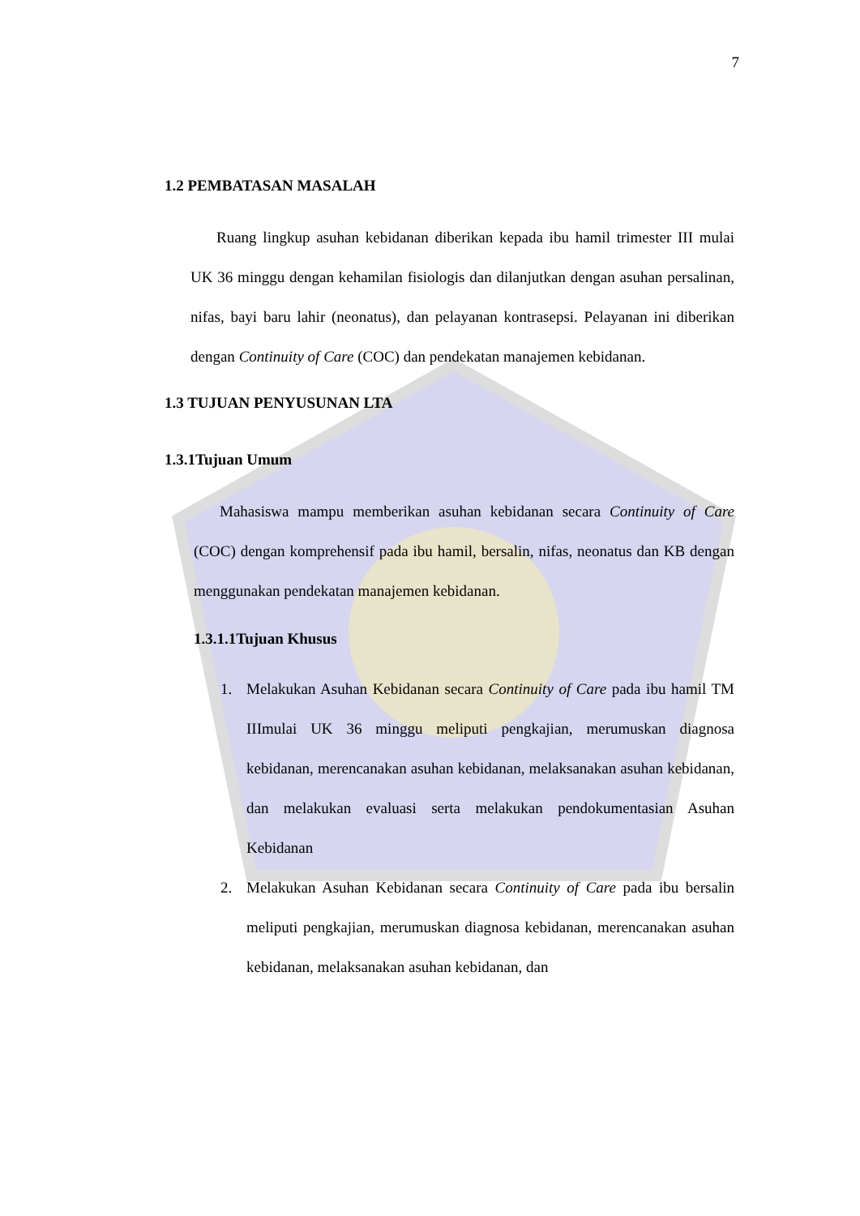7
1.2 PEMBATASAN MASALAH
Ruang lingkup asuhan kebidanan diberikan kepada ibu hamil trimester III mulai UK 36 minggu dengan kehamilan fisiologis dan dilanjutkan dengan asuhan persalinan, nifas, bayi baru lahir (neonatus), dan pelayanan kontrasepsi. Pelayanan ini diberikan dengan Continuity of Care (COC) dan pendekatan manajemen kebidanan.
1.3 TUJUAN PENYUSUNAN LTA
1.3.1Tujuan Umum
Mahasiswa mampu memberikan asuhan kebidanan secara Continuity of Care (COC) dengan komprehensif pada ibu hamil, bersalin, nifas, neonatus dan KB dengan menggunakan pendekatan manajemen kebidanan.
1.3.1.1Tujuan Khusus
1. Melakukan Asuhan Kebidanan secara Continuity of Care pada ibu hamil TM IIImulai UK 36 minggu meliputi pengkajian, merumuskan diagnosa kebidanan, merencanakan asuhan kebidanan, melaksanakan asuhan kebidanan, dan melakukan evaluasi serta melakukan pendokumentasian Asuhan Kebidanan
2. Melakukan Asuhan Kebidanan secara Continuity of Care pada ibu bersalin meliputi pengkajian, merumuskan diagnosa kebidanan, merencanakan asuhan kebidanan, melaksanakan asuhan kebidanan, dan